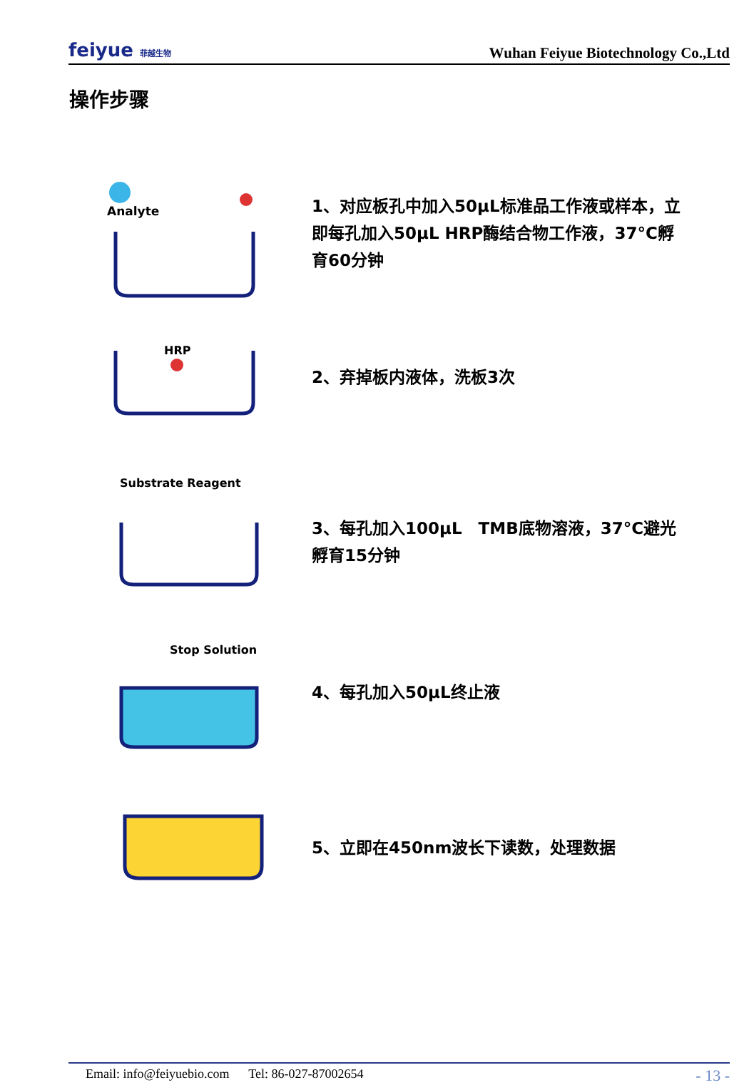feiyue 菲越生物
Wuhan Feiyue Biotechnology Co.,Ltd
操作步骤
Analyte
1、对应板孔中加入50μL标准品工作液或样本，立即每孔加入50μL HRP酶结合物工作液，37°C孵育60分钟
HRP
2、弃掉板内液体，洗板3次
Substrate Reagent
3、每孔加入100μL　TMB底物溶液，37°C避光孵育15分钟
Stop Solution
4、每孔加入50μL终止液
5、立即在450nm波长下读数，处理数据
Email: info@feiyuebio.com Tel: 86-027-87002654 - 13 -